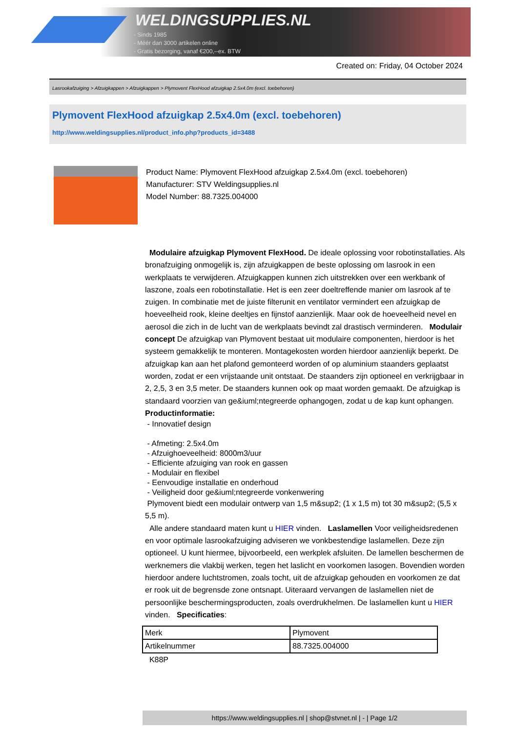WELDINGSUPPLIES.NL
- Sinds 1985
- Méér dan 3000 artikelen online
- Gratis bezorging, vanaf €200,--ex. BTW
Created on: Friday, 04 October 2024
Lasrookafzuiging > Afzuigkappen > Afzuigkappen > Plymovent FlexHood afzuigkap 2.5x4.0m (excl. toebehoren)
Plymovent FlexHood afzuigkap 2.5x4.0m (excl. toebehoren)
http://www.weldingsupplies.nl/product_info.php?products_id=3488
Product Name: Plymovent FlexHood afzuigkap 2.5x4.0m (excl. toebehoren)
Manufacturer: STV Weldingsupplies.nl
Model Number: 88.7325.004000
Modulaire afzuigkap Plymovent FlexHood. De ideale oplossing voor robotinstallaties. Als bronafzuiging onmogelijk is, zijn afzuigkappen de beste oplossing om lasrook in een werkplaats te verwijderen. Afzuigkappen kunnen zich uitstrekken over een werkbank of laszone, zoals een robotinstallatie. Het is een zeer doeltreffende manier om lasrook af te zuigen. In combinatie met de juiste filterunit en ventilator vermindert een afzuigkap de hoeveelheid rook, kleine deeltjes en fijnstof aanzienlijk. Maar ook de hoeveelheid nevel en aerosol die zich in de lucht van de werkplaats bevindt zal drastisch verminderen. Modulair concept De afzuigkap van Plymovent bestaat uit modulaire componenten, hierdoor is het systeem gemakkelijk te monteren. Montagekosten worden hierdoor aanzienlijk beperkt. De afzuigkap kan aan het plafond gemonteerd worden of op aluminium staanders geplaatst worden, zodat er een vrijstaande unit ontstaat. De staanders zijn optioneel en verkrijgbaar in 2, 2,5, 3 en 3,5 meter. De staanders kunnen ook op maat worden gemaakt. De afzuigkap is standaard voorzien van ge&iuml;ntegreerde ophangogen, zodat u de kap kunt ophangen.
Productinformatie:
- Innovatief design
- Afmeting: 2.5x4.0m
- Afzuighoeveelheid: 8000m3/uur
- Efficiente afzuiging van rook en gassen
- Modulair en flexibel
- Eenvoudige installatie en onderhoud
- Veiligheid door ge&iuml;ntegreerde vonkenwering
Plymovent biedt een modulair ontwerp van 1,5 m&sup2; (1 x 1,5 m) tot 30 m&sup2; (5,5 x 5,5 m).
Alle andere standaard maten kunt u HIER vinden. Laslamellen Voor veiligheidsredenen en voor optimale lasrookafzuiging adviseren we vonkbestendige laslamellen. Deze zijn optioneel. U kunt hiermee, bijvoorbeeld, een werkplek afsluiten. De lamellen beschermen de werknemers die vlakbij werken, tegen het laslicht en voorkomen lasogen. Bovendien worden hierdoor andere luchtstromen, zoals tocht, uit de afzuigkap gehouden en voorkomen ze dat er rook uit de begrensde zone ontsnapt. Uiteraard vervangen de laslamellen niet de persoonlijke beschermingsproducten, zoals overdrukhelmen. De laslamellen kunt u HIER vinden. Specificaties:
| Merk | Plymovent |
| Artikelnummer | 88.7325.004000 |
K88P
https://www.weldingsupplies.nl | shop@stvnet.nl | - | Page 1/2